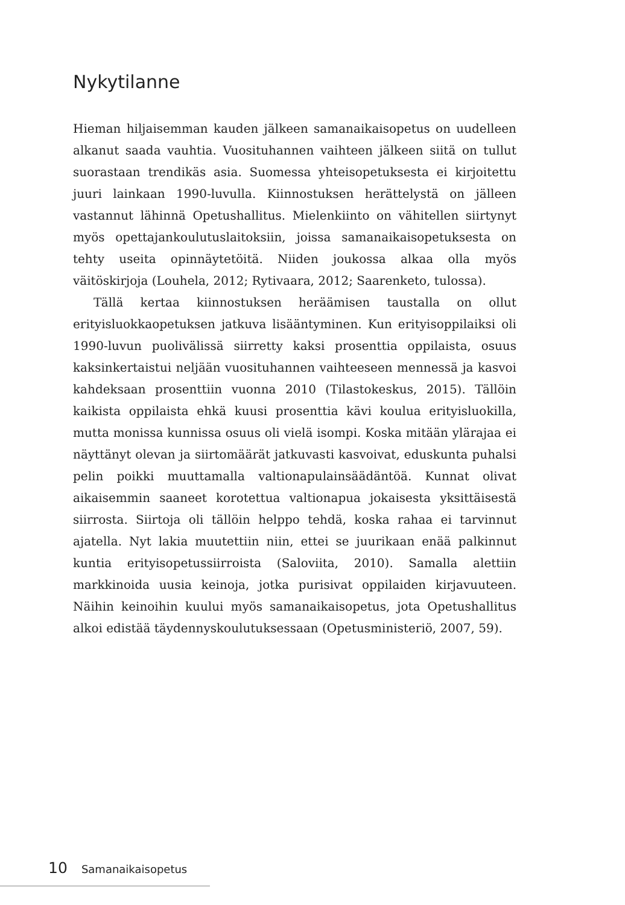Nykytilanne
Hieman hiljaisemman kauden jälkeen samanaikaisopetus on uudelleen alkanut saada vauhtia. Vuosituhannen vaihteen jälkeen siitä on tullut suorastaan trendikäs asia. Suomessa yhteisopetuksesta ei kirjoitettu juuri lainkaan 1990-luvulla. Kiinnostuksen herättelystä on jälleen vastannut lähinnä Opetushallitus. Mielenkiinto on vähitellen siirtynyt myös opettajankoulutuslaitoksiin, joissa samanaikaisopetuksesta on tehty useita opinnäytetöitä. Niiden joukossa alkaa olla myös väitöskirjoja (Louhela, 2012; Rytivaara, 2012; Saarenketo, tulossa).
Tällä kertaa kiinnostuksen heräämisen taustalla on ollut erityisluokkaopetuksen jatkuva lisääntyminen. Kun erityisoppilaiksi oli 1990-luvun puolivälissä siirretty kaksi prosenttia oppilaista, osuus kaksinkertaistui neljään vuosituhannen vaihteeseen mennessä ja kasvoi kahdeksaan prosenttiin vuonna 2010 (Tilastokeskus, 2015). Tällöin kaikista oppilaista ehkä kuusi prosenttia kävi koulua erityisluokilla, mutta monissa kunnissa osuus oli vielä isompi. Koska mitään ylärajaa ei näyttänyt olevan ja siirtomäärät jatkuvasti kasvoivat, eduskunta puhalsi pelin poikki muuttamalla valtionapulainsäädäntöä. Kunnat olivat aikaisemmin saaneet korotettua valtionapua jokaisesta yksittäisestä siirrosta. Siirtoja oli tällöin helppo tehdä, koska rahaa ei tarvinnut ajatella. Nyt lakia muutettiin niin, ettei se juurikaan enää palkinnut kuntia erityisopetussiirroista (Saloviita, 2010). Samalla alettiin markkinoida uusia keinoja, jotka purisivat oppilaiden kirjavuuteen. Näihin keinoihin kuului myös samanaikaisopetus, jota Opetushallitus alkoi edistää täydennyskoulutuksessaan (Opetusministeriö, 2007, 59).
10 Samanaikaisopetus